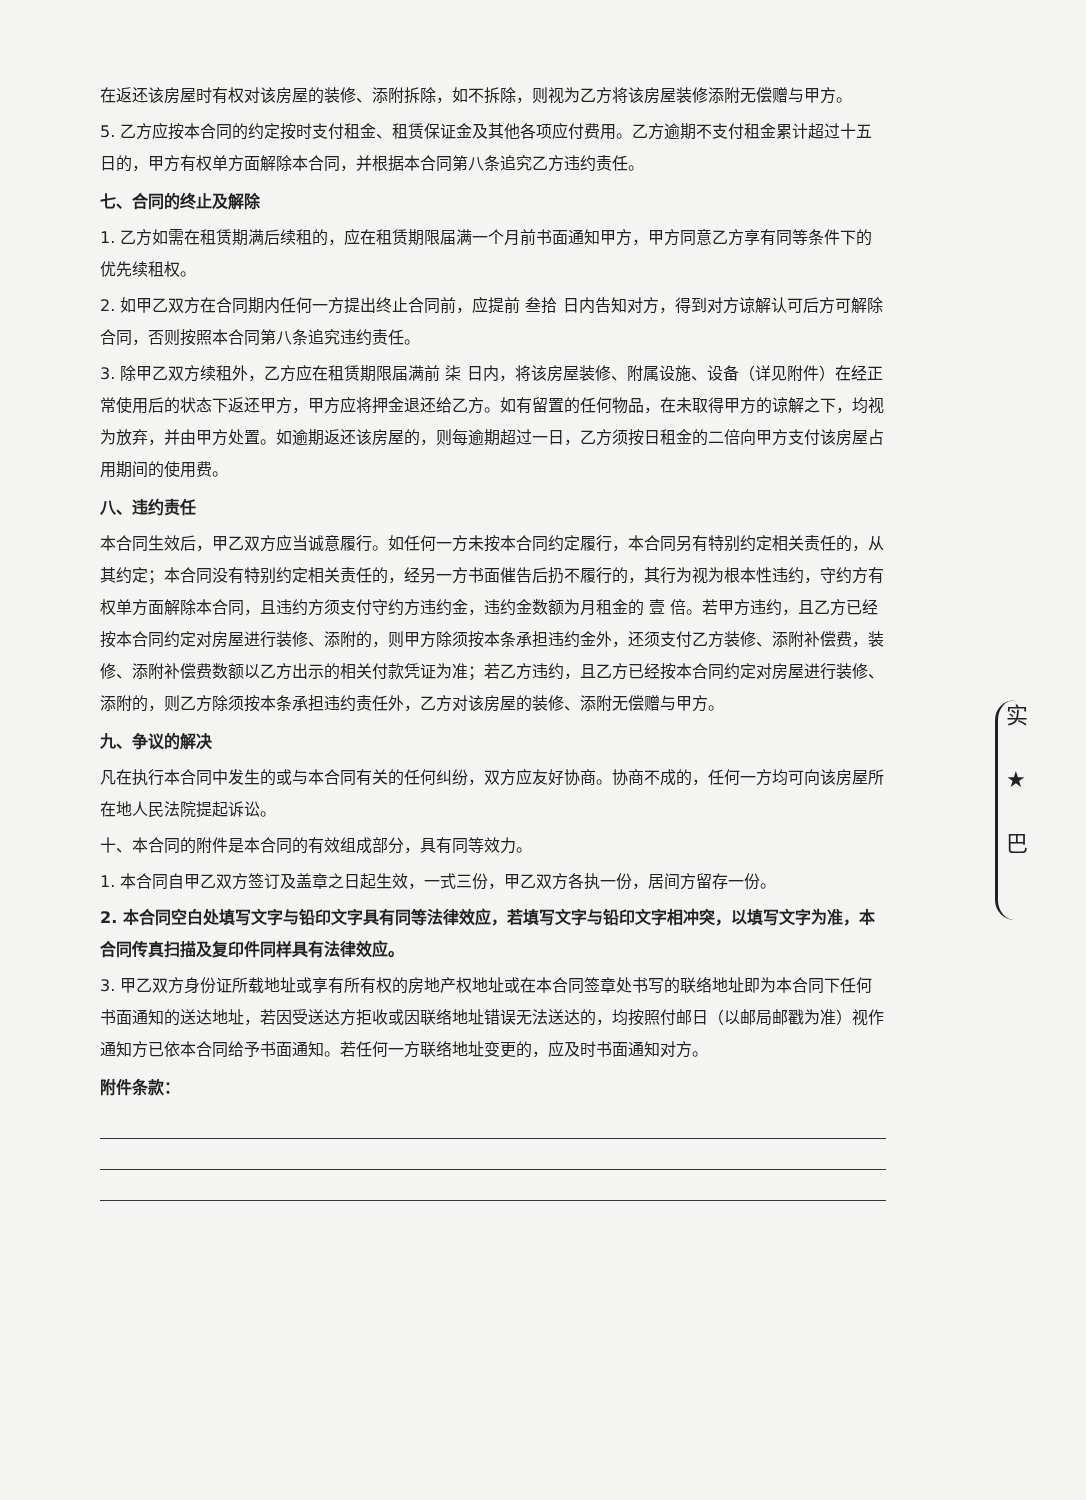在返还该房屋时有权对该房屋的装修、添附拆除，如不拆除，则视为乙方将该房屋装修添附无偿赠与甲方。
5. 乙方应按本合同的约定按时支付租金、租赁保证金及其他各项应付费用。乙方逾期不支付租金累计超过十五日的，甲方有权单方面解除本合同，并根据本合同第八条追究乙方违约责任。
七、合同的终止及解除
1. 乙方如需在租赁期满后续租的，应在租赁期限届满一个月前书面通知甲方，甲方同意乙方享有同等条件下的优先续租权。
2. 如甲乙双方在合同期内任何一方提出终止合同前，应提前 叁拾 日内告知对方，得到对方谅解认可后方可解除合同，否则按照本合同第八条追究违约责任。
3. 除甲乙双方续租外，乙方应在租赁期限届满前 柒 日内，将该房屋装修、附属设施、设备（详见附件）在经正常使用后的状态下返还甲方，甲方应将押金退还给乙方。如有留置的任何物品，在未取得甲方的谅解之下，均视为放弃，并由甲方处置。如逾期返还该房屋的，则每逾期超过一日，乙方须按日租金的二倍向甲方支付该房屋占用期间的使用费。
八、违约责任
本合同生效后，甲乙双方应当诚意履行。如任何一方未按本合同约定履行，本合同另有特别约定相关责任的，从其约定；本合同没有特别约定相关责任的，经另一方书面催告后扔不履行的，其行为视为根本性违约，守约方有权单方面解除本合同，且违约方须支付守约方违约金，违约金数额为月租金的 壹 倍。若甲方违约，且乙方已经按本合同约定对房屋进行装修、添附的，则甲方除须按本条承担违约金外，还须支付乙方装修、添附补偿费，装修、添附补偿费数额以乙方出示的相关付款凭证为准；若乙方违约，且乙方已经按本合同约定对房屋进行装修、添附的，则乙方除须按本条承担违约责任外，乙方对该房屋的装修、添附无偿赠与甲方。
九、争议的解决
凡在执行本合同中发生的或与本合同有关的任何纠纷，双方应友好协商。协商不成的，任何一方均可向该房屋所在地人民法院提起诉讼。
十、本合同的附件是本合同的有效组成部分，具有同等效力。
1. 本合同自甲乙双方签订及盖章之日起生效，一式三份，甲乙双方各执一份，居间方留存一份。
2. 本合同空白处填写文字与铅印文字具有同等法律效应，若填写文字与铅印文字相冲突，以填写文字为准，本合同传真扫描及复印件同样具有法律效应。
3. 甲乙双方身份证所载地址或享有所有权的房地产权地址或在本合同签章处书写的联络地址即为本合同下任何书面通知的送达地址，若因受送达方拒收或因联络地址错误无法送达的，均按照付邮日（以邮局邮戳为准）视作通知方已依本合同给予书面通知。若任何一方联络地址变更的，应及时书面通知对方。
附件条款：
实
★
巴